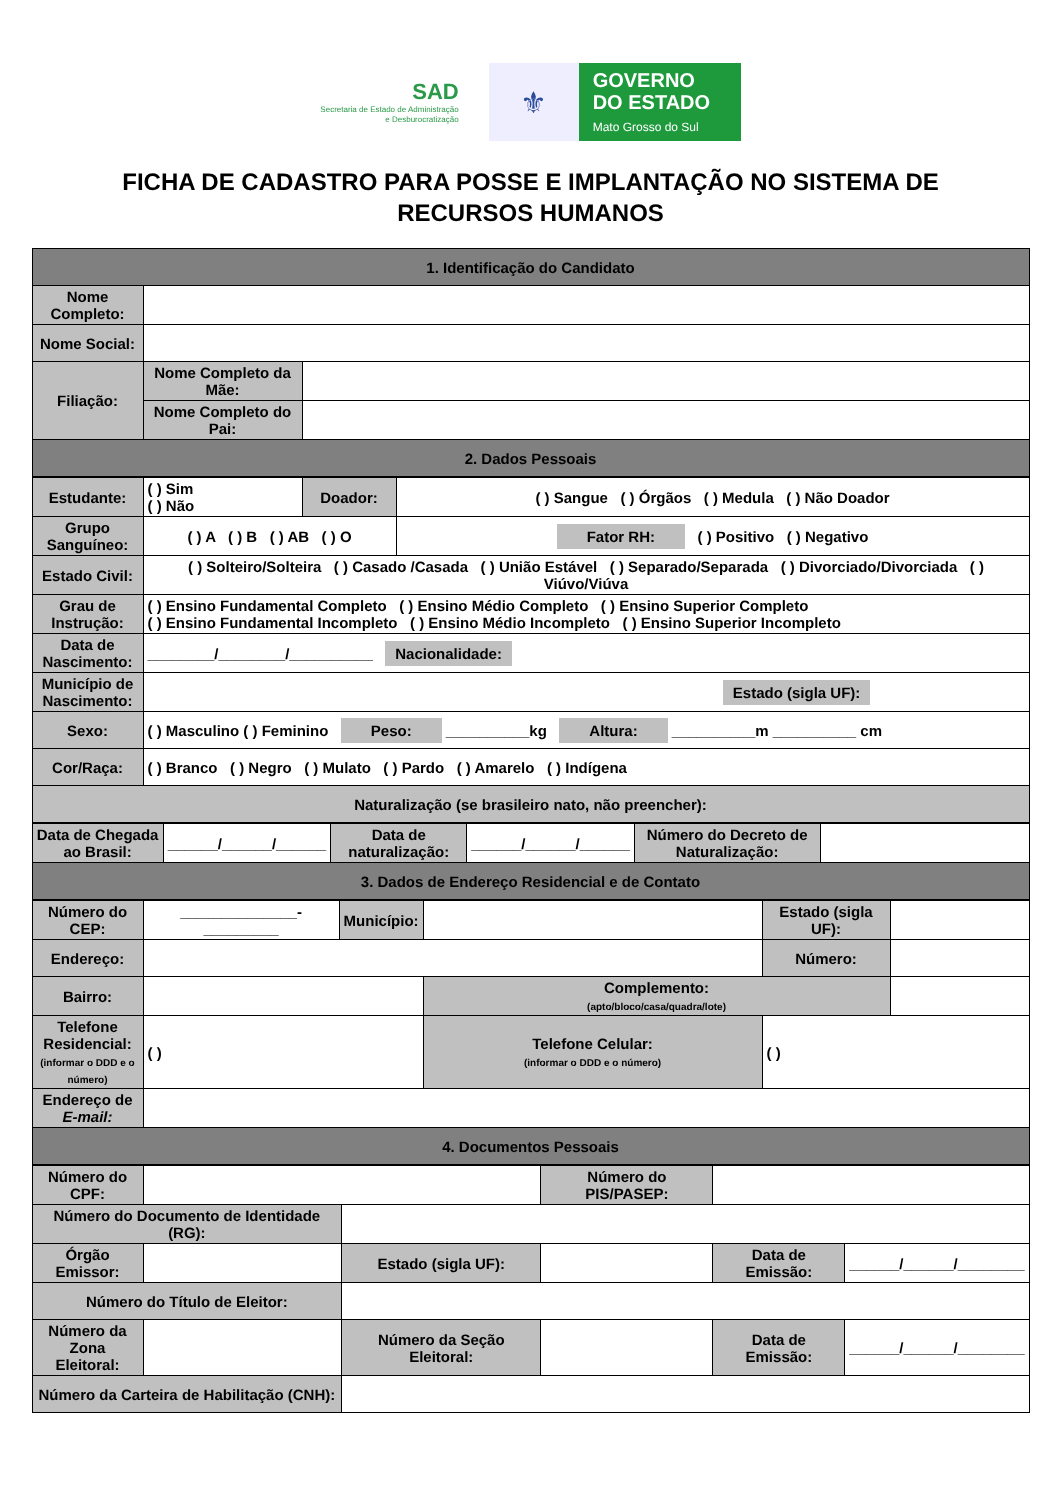SAD
Secretaria de Estado de Administração
e Desburocratização
⚜
GOVERNO
DO ESTADO
Mato Grosso do Sul
FICHA DE CADASTRO PARA POSSE E IMPLANTAÇÃO NO SISTEMA DE
RECURSOS HUMANOS
| 1. Identificação do Candidato | | |
| Nome Completo: | | |
| Nome Social: | | |
| Filiação: | Nome Completo da Mãe: | |
| | Nome Completo do Pai: | |
| 2. Dados Pessoais | | |
| Estudante: | ( ) Sim ( ) Não | Doador: | ( ) Sangue ( ) Órgãos ( ) Medula ( ) Não Doador |
| Grupo Sanguíneo: | ( ) A ( ) B ( ) AB ( ) O | | Fator RH: ( ) Positivo ( ) Negativo |
| Estado Civil: | ( ) Solteiro/Solteira ( ) Casado /Casada ( ) União Estável ( ) Separado/Separada ( ) Divorciado/Divorciada ( ) Viúvo/Viúva | | |
| Grau de Instrução: | ( ) Ensino Fundamental Completo ( ) Ensino Médio Completo ( ) Ensino Superior Completo ( ) Ensino Fundamental Incompleto ( ) Ensino Médio Incompleto ( ) Ensino Superior Incompleto | | |
| Data de Nascimento: | ________/________/__________ Nacionalidade: | | |
| Município de Nascimento: | Estado (sigla UF): | | |
| Sexo: | ( ) Masculino ( ) Feminino Peso: __________kg Altura: __________m __________ cm | | |
| Cor/Raça: | ( ) Branco ( ) Negro ( ) Mulato ( ) Pardo ( ) Amarelo ( ) Indígena | | |
| Naturalização (se brasileiro nato, não preencher): | | | |
| Data de Chegada ao Brasil: | ______/______/______ | Data de naturalização: | ______/______/______ | Número do Decreto de Naturalização: | |
| 3. Dados de Endereço Residencial e de Contato | | | | | |
| Número do CEP: | ______________-_________ | Município: | | Estado (sigla UF): | |
| Endereço: | | | | Número: | |
| Bairro: | | | Complemento: (apto/bloco/casa/quadra/lote) | | |
| Telefone Residencial: (informar o DDD e o número) | ( ) | | Telefone Celular: (informar o DDD e o número) | ( ) | |
| Endereço de E-mail: | | | | | |
| 4. Documentos Pessoais | | | | | |
| Número do CPF: | | | Número do PIS/PASEP: | | |
| Número do Documento de Identidade (RG): | | | | | |
| Órgão Emissor: | | Estado (sigla UF): | | Data de Emissão: | ______/______/________ |
| Número do Título de Eleitor: | | | | | |
| Número da Zona Eleitoral: | | Número da Seção Eleitoral: | | Data de Emissão: | ______/______/________ |
| Número da Carteira de Habilitação (CNH): | | | | | |